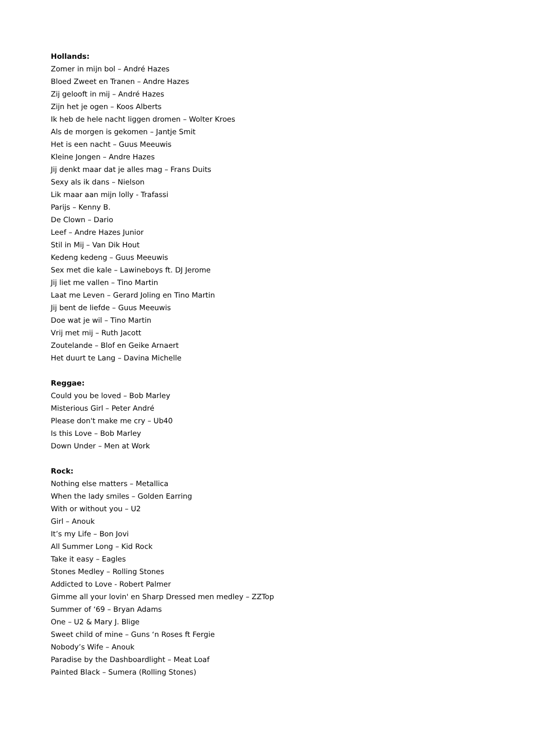Hollands:
Zomer in mijn bol – André Hazes
Bloed Zweet en Tranen – Andre Hazes
Zij gelooft in mij – André Hazes
Zijn het je ogen – Koos Alberts
Ik heb de hele nacht liggen dromen – Wolter Kroes
Als de morgen is gekomen – Jantje Smit
Het is een nacht – Guus Meeuwis
Kleine Jongen – Andre Hazes
Jij denkt maar dat je alles mag – Frans Duits
Sexy als ik dans – Nielson
Lik maar aan mijn lolly - Trafassi
Parijs – Kenny B.
De Clown – Dario
Leef – Andre Hazes Junior
Stil in Mij – Van Dik Hout
Kedeng kedeng – Guus Meeuwis
Sex met die kale – Lawineboys ft. DJ Jerome
Jij liet me vallen – Tino Martin
Laat me Leven – Gerard Joling en Tino Martin
Jij bent de liefde – Guus Meeuwis
Doe wat je wil – Tino Martin
Vrij met mij – Ruth Jacott
Zoutelande – Blof en Geike Arnaert
Het duurt te Lang – Davina Michelle
Reggae:
Could you be loved – Bob Marley
Misterious Girl – Peter André
Please don't make me cry – Ub40
Is this Love – Bob Marley
Down Under – Men at Work
Rock:
Nothing else matters – Metallica
When the lady smiles – Golden Earring
With or without you – U2
Girl – Anouk
It’s my Life – Bon Jovi
All Summer Long – Kid Rock
Take it easy – Eagles
Stones Medley – Rolling Stones
Addicted to Love - Robert Palmer
Gimme all your lovin' en Sharp Dressed men medley – ZZTop
Summer of ‘69 – Bryan Adams
One – U2 & Mary J. Blige
Sweet child of mine – Guns ‘n Roses ft Fergie
Nobody’s Wife – Anouk
Paradise by the Dashboardlight – Meat Loaf
Painted Black – Sumera (Rolling Stones)